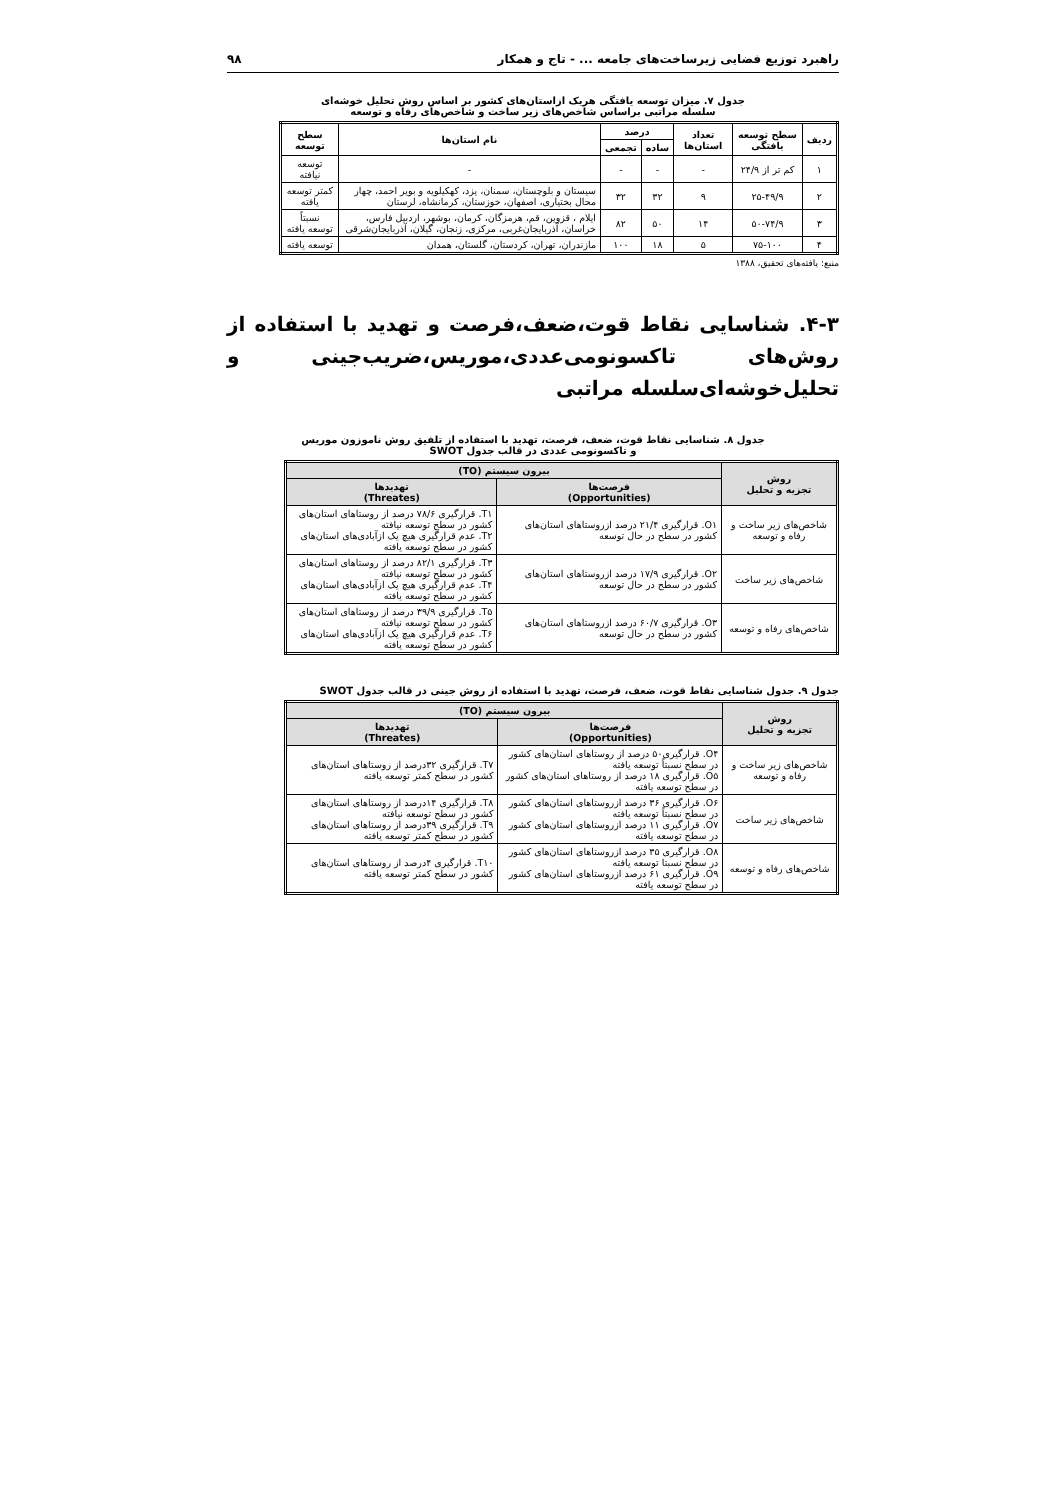راهبرد توزیع فضایی زیرساخت‌های جامعه ... - تاج و همکار ۹۸
جدول ۷. میزان توسعه یافتگی هریک ازاستان‌های کشور بر اساس روش تحلیل خوشه‌ای
سلسله مراتبی براساس شاخص‌های زیر ساخت و شاخص‌های رفاه و توسعه
| ردیف | سطح توسعه یافتگی | تعداد استان‌ها | درصد | | نام استان‌ها | سطح توسعه |
| --- | --- | --- | --- | --- | --- | --- |
| | | | ساده | تجمعی | | |
| ۱ | کم تر از ۲۴/۹ | - | - | - | - | توسعه نیافته |
| ۲ | ۲۵-۴۹/۹ | ۹ | ۳۲ | ۳۲ | سیستان و بلوچستان، سمنان، یزد، کهکیلویه و بویر احمد، چهار محال بختیاری، اصفهان، خوزستان، کرمانشاه، لرستان | کمتر توسعه یافته |
| ۳ | ۵۰-۷۴/۹ | ۱۴ | ۵۰ | ۸۲ | ایلام ، قزوین، قم، هرمزگان، کرمان، بوشهر، اردبیل فارس، خراسان، آذربایجان‌غربی، مرکزی، زنجان، گیلان، آذربایجان‌شرقی | نسبتاً توسعه یافته |
| ۴ | ۷۵-۱۰۰ | ۵ | ۱۸ | ۱۰۰ | مازندران، تهران، کردستان، گلستان، همدان | توسعه یافته |
منبع: یافته‌های تحقیق، ۱۳۸۸
۴-۳. شناسایی نقاط قوت،ضعف،فرصت و تهدید با استفاده از روش‌های تاکسونومی‌عددی،موریس،ضریب‌جینی و تحلیل‌خوشه‌ای‌سلسله مراتبی
جدول ۸. شناسایی نقاط قوت، ضعف، فرصت، تهدید با استفاده از تلفیق روش ناموزون موریس
و تاکسونومی عددی در قالب جدول SWOT
| روش تجزیه و تحلیل | بیرون سیستم (TO) | |
| --- | --- | --- |
| | فرصت‌ها (Opportunities) | تهدیدها (Threates) |
| شاخص‌های زیر ساخت و رفاه و توسعه | O۱. قرارگیری ۲۱/۴ درصد ازروستاهای استان‌های کشور در سطح در حال توسعه | T۱. قرارگیری ۷۸/۶ درصد از روستاهای استان‌های کشور در سطح توسعه نیافته T۲. عدم قرارگیری هیچ یک ازآبادی‌های استان‌های کشور در سطح توسعه یافته |
| شاخص‌های زیر ساخت | O۲. قرارگیری ۱۷/۹ درصد ازروستاهای استان‌های کشور در سطح در حال توسعه | T۳. قرارگیری ۸۲/۱ درصد از روستاهای استان‌های کشور در سطح توسعه نیافته T۴. عدم قرارگیری هیچ یک ازآبادی‌های استان‌های کشور در سطح توسعه یافته |
| شاخص‌های رفاه و توسعه | O۳. قرارگیری ۶۰/۷ درصد ازروستاهای استان‌های کشور در سطح در حال توسعه | T۵. قرارگیری ۳۹/۹ درصد از روستاهای استان‌های کشور در سطح توسعه نیافته T۶. عدم قرارگیری هیچ یک ازآبادی‌های استان‌های کشور در سطح توسعه یافته |
جدول ۹. جدول شناسایی نقاط قوت، ضعف، فرصت، تهدید با استفاده از روش جینی در قالب جدول SWOT
| روش تجزیه و تحلیل | بیرون سیستم (TO) | |
| --- | --- | --- |
| | فرصت‌ها (Opportunities) | تهدیدها (Threates) |
| شاخص‌های زیر ساخت و رفاه و توسعه | O۴. قرارگیری۵۰ درصد از روستاهای استان‌های کشور در سطح نسبتاً توسعه یافته O۵. قرارگیری ۱۸ درصد از روستاهای استان‌های کشور در سطح توسعه یافته | T۷. قرارگیری ۳۲درصد از روستاهای استان‌های کشور در سطح کمتر توسعه یافته |
| شاخص‌های زیر ساخت | O۶. قرارگیری ۳۶ درصد ازروستاهای استان‌های کشور در سطح نسبتاً توسعه یافته O۷. قرارگیری ۱۱ درصد ازروستاهای استان‌های کشور در سطح توسعه یافته | T۸. قرارگیری ۱۴درصد از روستاهای استان‌های کشور در سطح توسعه نیافته T۹. قرارگیری ۳۹درصد از روستاهای استان‌های کشور در سطح کمتر توسعه یافته |
| شاخص‌های رفاه و توسعه | O۸. قرارگیری ۳۵ درصد ازروستاهای استان‌های کشور در سطح نسبتا توسعه یافته O۹. قرارگیری ۶۱ درصد ازروستاهای استان‌های کشور در سطح توسعه یافته | T۱۰. قرارگیری ۴درصد از روستاهای استان‌های کشور در سطح کمتر توسعه یافته |